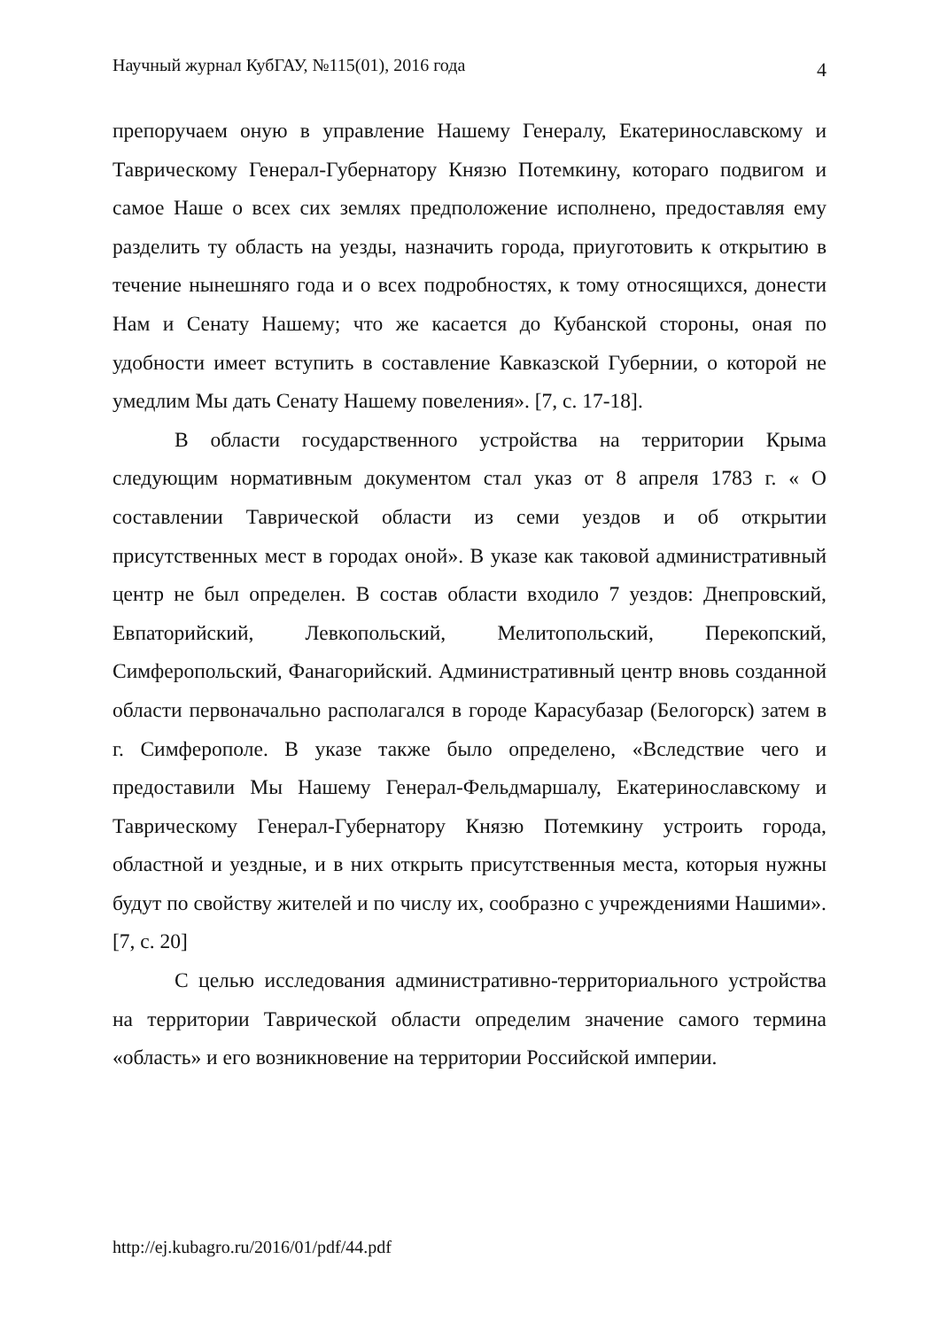Научный журнал КубГАУ, №115(01), 2016 года 4
препоручаем оную в управление Нашему Генералу, Екатеринославскому и Таврическому Генерал-Губернатору Князю Потемкину, котораго подвигом и самое Наше о всех сих землях предположение исполнено, предоставляя ему разделить ту область на уезды, назначить города, приуготовить к открытию в течение нынешняго года и о всех подробностях, к тому относящихся, донести Нам и Сенату Нашему; что же касается до Кубанской стороны, оная по удобности имеет вступить в составление Кавказской Губернии, о которой не умедлим Мы дать Сенату Нашему повеления». [7, с. 17-18].
В области государственного устройства на территории Крыма следующим нормативным документом стал указ от 8 апреля 1783 г. « О составлении Таврической области из семи уездов и об открытии присутственных мест в городах оной». В указе как таковой административный центр не был определен. В состав области входило 7 уездов: Днепровский, Евпаторийский, Левкопольский, Мелитопольский, Перекопский, Симферопольский, Фанагорийский. Административный центр вновь созданной области первоначально располагался в городе Карасубазар (Белогорск) затем в г. Симферополе. В указе также было определено, «Вследствие чего и предоставили Мы Нашему Генерал-Фельдмаршалу, Екатеринославскому и Таврическому Генерал-Губернатору Князю Потемкину устроить города, областной и уездные, и в них открыть присутственныя места, которыя нужны будут по свойству жителей и по числу их, сообразно с учреждениями Нашими». [7, с. 20]
С целью исследования административно-территориального устройства на территории Таврической области определим значение самого термина «область» и его возникновение на территории Российской империи.
http://ej.kubagro.ru/2016/01/pdf/44.pdf